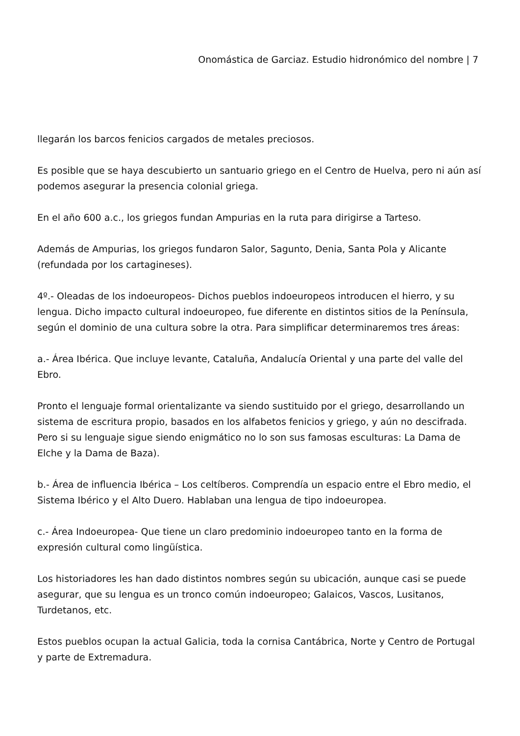Onomástica de Garciaz. Estudio hidronómico del nombre | 7
llegarán los barcos fenicios cargados de metales preciosos.
Es posible que se haya descubierto un santuario griego en el Centro de Huelva, pero ni aún así podemos asegurar la presencia colonial griega.
En el año 600 a.c., los griegos fundan Ampurias en la ruta para dirigirse a Tarteso.
Además de Ampurias, los griegos fundaron Salor, Sagunto, Denia, Santa Pola y Alicante (refundada por los cartagineses).
4º.- Oleadas de los indoeuropeos- Dichos pueblos indoeuropeos introducen el hierro, y su lengua. Dicho impacto cultural indoeuropeo, fue diferente en distintos sitios de la Península, según el dominio de una cultura sobre la otra. Para simplificar determinaremos tres áreas:
a.- Área Ibérica. Que incluye levante, Cataluña, Andalucía Oriental y una parte del valle del Ebro.
Pronto el lenguaje formal orientalizante va siendo sustituido por el griego, desarrollando un sistema de escritura propio, basados en los alfabetos fenicios y griego, y aún no descifrada. Pero si su lenguaje sigue siendo enigmático no lo son sus famosas esculturas: La Dama de Elche y la Dama de Baza).
b.- Área de influencia Ibérica – Los celtíberos. Comprendía un espacio entre el Ebro medio, el Sistema Ibérico y el Alto Duero. Hablaban una lengua de tipo indoeuropea.
c.- Área Indoeuropea- Que tiene un claro predominio indoeuropeo tanto en la forma de expresión cultural como lingüística.
Los historiadores les han dado distintos nombres según su ubicación, aunque casi se puede asegurar, que su lengua es un tronco común indoeuropeo; Galaicos, Vascos, Lusitanos, Turdetanos, etc.
Estos pueblos ocupan la actual Galicia, toda la cornisa Cantábrica, Norte y Centro de Portugal y parte de Extremadura.